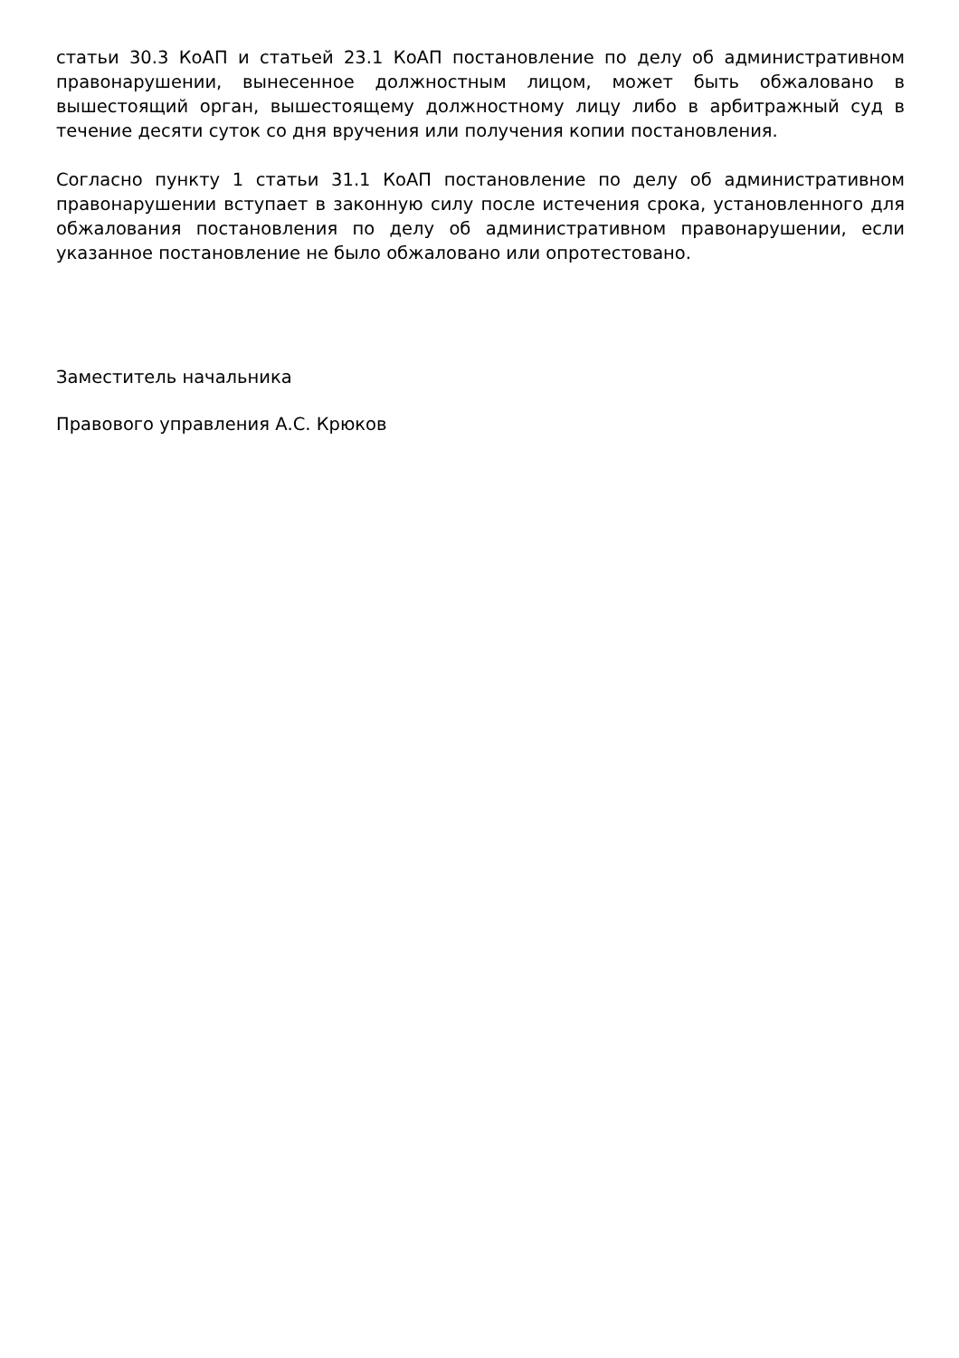статьи 30.3 КоАП и статьей 23.1 КоАП постановление по делу об административном правонарушении, вынесенное должностным лицом, может быть обжаловано в вышестоящий орган, вышестоящему должностному лицу либо в арбитражный суд в течение десяти суток со дня вручения или получения копии постановления.
Согласно пункту 1 статьи 31.1 КоАП постановление по делу об административном правонарушении вступает в законную силу после истечения срока, установленного для обжалования постановления по делу об административном правонарушении, если указанное постановление не было обжаловано или опротестовано.
Заместитель начальника
Правового управления А.С. Крюков